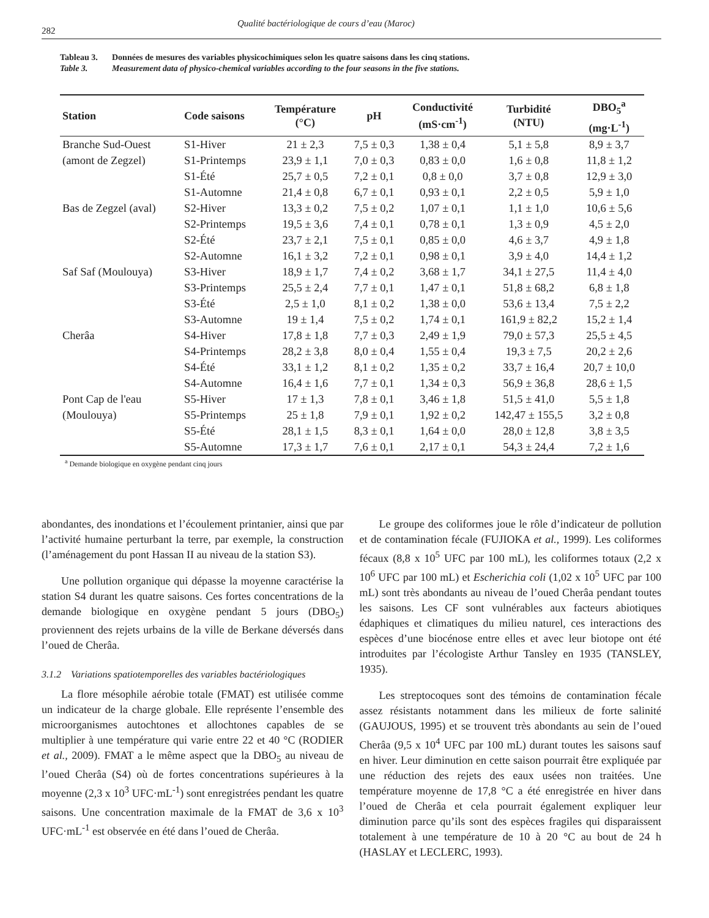282
Qualité bactériologique de cours d’eau (Maroc)
Tableau 3. Données de mesures des variables physicochimiques selon les quatre saisons dans les cinq stations.
Table 3. Measurement data of physico-chemical variables according to the four seasons in the five stations.
| Station | Code saisons | Température (°C) | pH | Conductivité (mS·cm<sup>-1</sup>) | Turbidité (NTU) | DBO<sub>5</sub><sup>a</sup> (mg·L<sup>-1</sup>) |
| --- | --- | --- | --- | --- | --- | --- |
| Branche Sud-Ouest | S1-Hiver | 21 ± 2,3 | 7,5 ± 0,3 | 1,38 ± 0,4 | 5,1 ± 5,8 | 8,9 ± 3,7 |
| (amont de Zegzel) | S1-Printemps | 23,9 ± 1,1 | 7,0 ± 0,3 | 0,83 ± 0,0 | 1,6 ± 0,8 | 11,8 ± 1,2 |
| | S1-Été | 25,7 ± 0,5 | 7,2 ± 0,1 | 0,8 ± 0,0 | 3,7 ± 0,8 | 12,9 ± 3,0 |
| | S1-Automne | 21,4 ± 0,8 | 6,7 ± 0,1 | 0,93 ± 0,1 | 2,2 ± 0,5 | 5,9 ± 1,0 |
| Bas de Zegzel (aval) | S2-Hiver | 13,3 ± 0,2 | 7,5 ± 0,2 | 1,07 ± 0,1 | 1,1 ± 1,0 | 10,6 ± 5,6 |
| | S2-Printemps | 19,5 ± 3,6 | 7,4 ± 0,1 | 0,78 ± 0,1 | 1,3 ± 0,9 | 4,5 ± 2,0 |
| | S2-Été | 23,7 ± 2,1 | 7,5 ± 0,1 | 0,85 ± 0,0 | 4,6 ± 3,7 | 4,9 ± 1,8 |
| | S2-Automne | 16,1 ± 3,2 | 7,2 ± 0,1 | 0,98 ± 0,1 | 3,9 ± 4,0 | 14,4 ± 1,2 |
| Saf Saf (Moulouya) | S3-Hiver | 18,9 ± 1,7 | 7,4 ± 0,2 | 3,68 ± 1,7 | 34,1 ± 27,5 | 11,4 ± 4,0 |
| | S3-Printemps | 25,5 ± 2,4 | 7,7 ± 0,1 | 1,47 ± 0,1 | 51,8 ± 68,2 | 6,8 ± 1,8 |
| | S3-Été | 2,5 ± 1,0 | 8,1 ± 0,2 | 1,38 ± 0,0 | 53,6 ± 13,4 | 7,5 ± 2,2 |
| | S3-Automne | 19 ± 1,4 | 7,5 ± 0,2 | 1,74 ± 0,1 | 161,9 ± 82,2 | 15,2 ± 1,4 |
| Cherâa | S4-Hiver | 17,8 ± 1,8 | 7,7 ± 0,3 | 2,49 ± 1,9 | 79,0 ± 57,3 | 25,5 ± 4,5 |
| | S4-Printemps | 28,2 ± 3,8 | 8,0 ± 0,4 | 1,55 ± 0,4 | 19,3 ± 7,5 | 20,2 ± 2,6 |
| | S4-Été | 33,1 ± 1,2 | 8,1 ± 0,2 | 1,35 ± 0,2 | 33,7 ± 16,4 | 20,7 ± 10,0 |
| | S4-Automne | 16,4 ± 1,6 | 7,7 ± 0,1 | 1,34 ± 0,3 | 56,9 ± 36,8 | 28,6 ± 1,5 |
| Pont Cap de l'eau | S5-Hiver | 17 ± 1,3 | 7,8 ± 0,1 | 3,46 ± 1,8 | 51,5 ± 41,0 | 5,5 ± 1,8 |
| (Moulouya) | S5-Printemps | 25 ± 1,8 | 7,9 ± 0,1 | 1,92 ± 0,2 | 142,47 ± 155,5 | 3,2 ± 0,8 |
| | S5-Été | 28,1 ± 1,5 | 8,3 ± 0,1 | 1,64 ± 0,0 | 28,0 ± 12,8 | 3,8 ± 3,5 |
| | S5-Automne | 17,3 ± 1,7 | 7,6 ± 0,1 | 2,17 ± 0,1 | 54,3 ± 24,4 | 7,2 ± 1,6 |
<sup>a</sup> Demande biologique en oxygène pendant cinq jours
abondantes, des inondations et l’écoulement printanier, ainsi que par l’activité humaine perturbant la terre, par exemple, la construction (l’aménagement du pont Hassan II au niveau de la station S3).
Une pollution organique qui dépasse la moyenne caractérise la station S4 durant les quatre saisons. Ces fortes concentrations de la demande biologique en oxygène pendant 5 jours (DBO<sub>5</sub>) proviennent des rejets urbains de la ville de Berkane déversés dans l’oued de Cherâa.
3.1.2 Variations spatiotemporelles des variables bactériologiques
La flore mésophile aérobie totale (FMAT) est utilisée comme un indicateur de la charge globale. Elle représente l’ensemble des microorganismes autochtones et allochtones capables de se multiplier à une température qui varie entre 22 et 40 °C (RODIER et al., 2009). FMAT a le même aspect que la DBO<sub>5</sub> au niveau de l’oued Cherâa (S4) où de fortes concentrations supérieures à la moyenne (2,3 x 10<sup>3</sup> UFC·mL<sup>-1</sup>) sont enregistrées pendant les quatre saisons. Une concentration maximale de la FMAT de 3,6 x 10<sup>3</sup> UFC·mL<sup>-1</sup> est observée en été dans l’oued de Cherâa.
Le groupe des coliformes joue le rôle d’indicateur de pollution et de contamination fécale (FUJIOKA et al., 1999). Les coliformes fécaux (8,8 x 10<sup>5</sup> UFC par 100 mL), les coliformes totaux (2,2 x 10<sup>6</sup> UFC par 100 mL) et Escherichia coli (1,02 x 10<sup>5</sup> UFC par 100 mL) sont très abondants au niveau de l’oued Cherâa pendant toutes les saisons. Les CF sont vulnérables aux facteurs abiotiques édaphiques et climatiques du milieu naturel, ces interactions des espèces d’une biocénose entre elles et avec leur biotope ont été introduites par l’écologiste Arthur Tansley en 1935 (TANSLEY, 1935).
Les streptocoques sont des témoins de contamination fécale assez résistants notamment dans les milieux de forte salinité (GAUJOUS, 1995) et se trouvent très abondants au sein de l’oued Cherâa (9,5 x 10<sup>4</sup> UFC par 100 mL) durant toutes les saisons sauf en hiver. Leur diminution en cette saison pourrait être expliquée par une réduction des rejets des eaux usées non traitées. Une température moyenne de 17,8 °C a été enregistrée en hiver dans l’oued de Cherâa et cela pourrait également expliquer leur diminution parce qu’ils sont des espèces fragiles qui disparaissent totalement à une température de 10 à 20 °C au bout de 24 h (HASLAY et LECLERC, 1993).